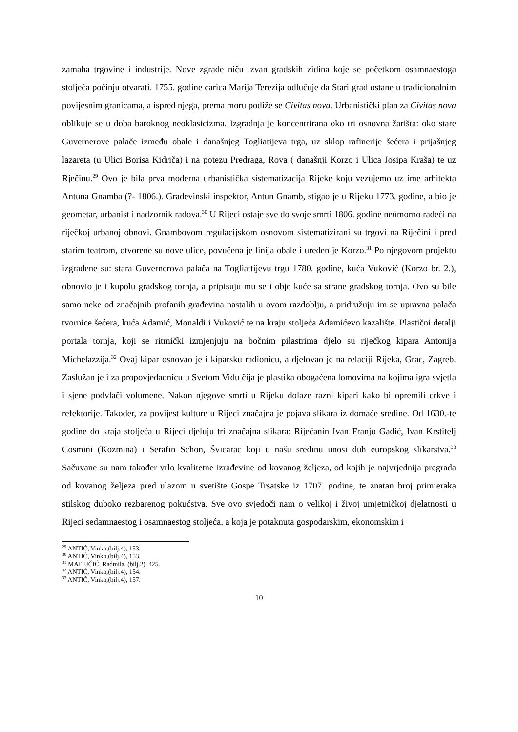zamaha trgovine i industrije. Nove zgrade niču izvan gradskih zidina koje se početkom osamnaestoga stoljeća počinju otvarati. 1755. godine carica Marija Terezija odlučuje da Stari grad ostane u tradicionalnim povijesnim granicama, a ispred njega, prema moru podiže se Civitas nova. Urbanistički plan za Civitas nova oblikuje se u doba baroknog neoklasicizma. Izgradnja je koncentrirana oko tri osnovna žarišta: oko stare Guvernerove palače između obale i današnjeg Togliatijeva trga, uz sklop rafinerije šećera i prijašnjeg lazareta (u Ulici Borisa Kidriča) i na potezu Predraga, Rova ( današnji Korzo i Ulica Josipa Kraša) te uz Rječinu.<sup>29</sup> Ovo je bila prva moderna urbanistička sistematizacija Rijeke koju vezujemo uz ime arhitekta Antuna Gnamba (?- 1806.). Građevinski inspektor, Antun Gnamb, stigao je u Rijeku 1773. godine, a bio je geometar, urbanist i nadzornik radova.<sup>30</sup> U Rijeci ostaje sve do svoje smrti 1806. godine neumorno radeći na riječkoj urbanoj obnovi. Gnambovom regulacijskom osnovom sistematizirani su trgovi na Riječini i pred starim teatrom, otvorene su nove ulice, povučena je linija obale i uređen je Korzo.<sup>31</sup> Po njegovom projektu izgrađene su: stara Guvernerova palača na Togliattijevu trgu 1780. godine, kuća Vuković (Korzo br. 2.), obnovio je i kupolu gradskog tornja, a pripisuju mu se i obje kuće sa strane gradskog tornja. Ovo su bile samo neke od značajnih profanih građevina nastalih u ovom razdoblju, a pridružuju im se upravna palača tvornice šećera, kuća Adamić, Monaldi i Vuković te na kraju stoljeća Adamićevo kazalište. Plastični detalji portala tornja, koji se ritmički izmjenjuju na bočnim pilastrima djelo su riječkog kipara Antonija Michelazzija.<sup>32</sup> Ovaj kipar osnovao je i kiparsku radionicu, a djelovao je na relaciji Rijeka, Grac, Zagreb. Zaslužan je i za propovjedaonicu u Svetom Vidu čija je plastika obogaćena lomovima na kojima igra svjetla i sjene podvlači volumene. Nakon njegove smrti u Rijeku dolaze razni kipari kako bi opremili crkve i refektorije. Također, za povijest kulture u Rijeci značajna je pojava slikara iz domaće sredine. Od 1630.-te godine do kraja stoljeća u Rijeci djeluju tri značajna slikara: Riječanin Ivan Franjo Gadić, Ivan Krstitelj Cosmini (Kozmina) i Serafin Schon, Švicarac koji u našu sredinu unosi duh europskog slikarstva.<sup>33</sup> Sačuvane su nam također vrlo kvalitetne izrađevine od kovanog željeza, od kojih je najvrjednija pregrada od kovanog željeza pred ulazom u svetište Gospe Trsatske iz 1707. godine, te znatan broj primjeraka stilskog duboko rezbarenog pokućstva. Sve ovo svjedoči nam o velikoj i živoj umjetničkoj djelatnosti u Rijeci sedamnaestog i osamnaestog stoljeća, a koja je potaknuta gospodarskim, ekonomskim i
<sup>29</sup> ANTIĆ, Vinko,(bilj.4), 153.
<sup>30</sup> ANTIĆ, Vinko,(bilj.4), 153.
<sup>31</sup> MATEJČIĆ, Radmila, (bilj.2), 425.
<sup>32</sup> ANTIĆ, Vinko,(bilj.4), 154.
<sup>33</sup> ANTIĆ, Vinko,(bilj.4), 157.
10